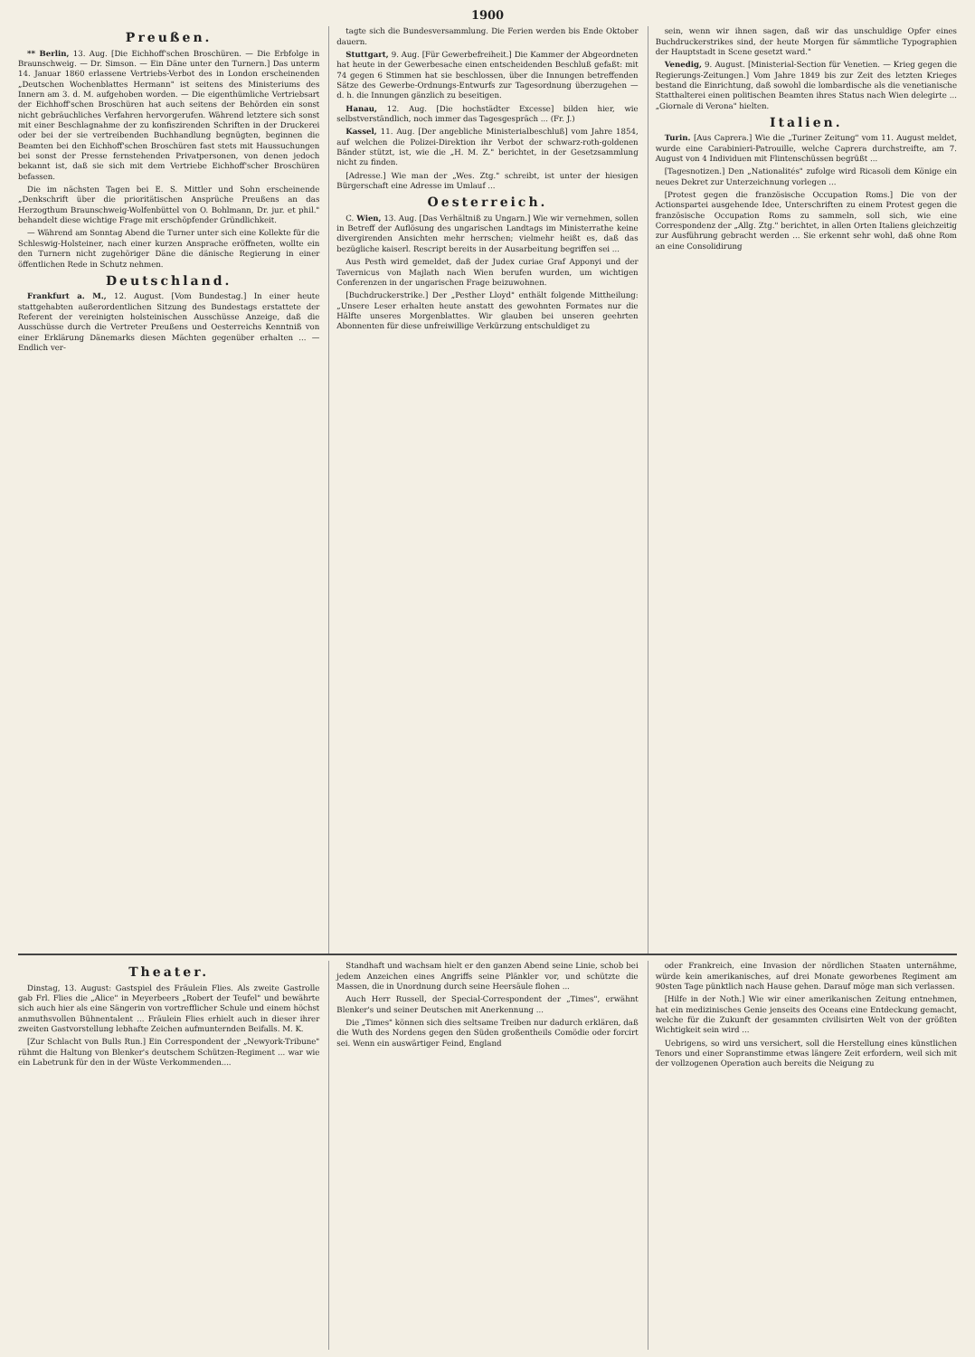1900
Preußen.
** Berlin, 13. Aug. [Die Eichhoff'schen Broschüren. — Die Erbfolge in Braunschweig. — Dr. Simson. — Ein Däne unter den Turnern.] Das unterm 14. Januar 1860 erlassene Vertriebs-Verbot des in London erscheinenden „Deutschen Wochenblattes Hermann" ist seitens des Ministeriums des Innern am 3. d. M. aufgehoben worden. — Die eigenthümliche Vertriebsart der Eichhoff'schen Broschüren hat auch seitens der Behörden ein sonst nicht gebräuchliches Verfahren hervorgerufen. Während letztere sich sonst mit einer Beschlagnahme der zu konfiszirenden Schriften in der Druckerei oder bei der sie vertreibenden Buchhandlung begnügten, beginnen die Beamten bei den Eichhoff'schen Broschüren fast stets mit Haussuchungen bei sonst der Presse fernstehenden Privatpersonen, von denen jedoch bekannt ist, daß sie sich mit dem Vertriebe Eichhoff'scher Broschüren befassen.
Die im nächsten Tagen bei E. S. Mittler und Sohn erscheinende „Denkschrift über die prioritätischen Ansprüche Preußens an das Herzogthum Braunschweig-Wolfenbüttel von O. Bohlmann, Dr. jur. et phil." behandelt diese wichtige Frage mit erschöpfender Gründlichkeit.
— Während am Sonntag Abend die Turner unter sich eine Kollekte für die Schleswig-Holsteiner, nach einer kurzen Ansprache eröffneten, wollte ein den Turnern nicht zugehöriger Däne die dänische Regierung in einer öffentlichen Rede in Schutz nehmen.
Deutschland.
Frankfurt a. M., 12. August. [Vom Bundestag.] In einer heute stattgehabten außerordentlichen Sitzung des Bundestags erstattete der Referent der vereinigten holsteinischen Ausschüsse Anzeige, daß die Ausschüsse durch die Vertreter Preußens und Oesterreichs Kenntniß von einer Erklärung Dänemarks diesen Mächten gegenüber erhalten ... — Endlich ver-
tagte sich die Bundesversammlung. Die Ferien werden bis Ende Oktober dauern.
Stuttgart, 9. Aug. [Für Gewerbefreiheit.] Die Kammer der Abgeordneten hat heute in der Gewerbesache einen entscheidenden Beschluß gefaßt: mit 74 gegen 6 Stimmen hat sie beschlossen, über die Innungen betreffenden Sätze des Gewerbe-Ordnungs-Entwurfs zur Tagesordnung überzugehen — d. h. die Innungen gänzlich zu beseitigen.
Hanau, 12. Aug. [Die hochstädter Excesse] bilden hier, wie selbstverständlich, noch immer das Tagesgespräch ... (Fr. J.)
Kassel, 11. Aug. [Der angebliche Ministerialbeschluß] vom Jahre 1854, auf welchen die Polizei-Direktion ihr Verbot der schwarz-roth-goldenen Bänder stützt, ist, wie die „H. M. Z." berichtet, in der Gesetzsammlung nicht zu finden.
[Adresse.] Wie man der „Wes. Ztg." schreibt, ist unter der hiesigen Bürgerschaft eine Adresse im Umlauf ...
Oesterreich.
C. Wien, 13. Aug. [Das Verhältniß zu Ungarn.] Wie wir vernehmen, sollen in Betreff der Auflösung des ungarischen Landtags im Ministerrathe keine divergirenden Ansichten mehr herrschen; vielmehr heißt es, daß das bezügliche kaiserl. Rescript bereits in der Ausarbeitung begriffen sei ...
Aus Pesth wird gemeldet, daß der Judex curiae Graf Apponyi und der Tavernicus von Majlath nach Wien berufen wurden, um wichtigen Conferenzen in der ungarischen Frage beizuwohnen.
[Buchdruckerstrike.] Der „Pesther Lloyd" enthält folgende Mittheilung: „Unsere Leser erhalten heute anstatt des gewohnten Formates nur die Hälfte unseres Morgenblattes. Wir glauben bei unseren geehrten Abonnenten für diese unfreiwillige Verkürzung entschuldiget zu
sein, wenn wir ihnen sagen, daß wir das unschuldige Opfer eines Buchdruckerstrikes sind, der heute Morgen für sämmtliche Typographien der Hauptstadt in Scene gesetzt ward."
Venedig, 9. August. [Ministerial-Section für Venetien. — Krieg gegen die Regierungs-Zeitungen.] Vom Jahre 1849 bis zur Zeit des letzten Krieges bestand die Einrichtung, daß sowohl die lombardische als die venetianische Statthalterei einen politischen Beamten ihres Status nach Wien delegirte ... „Giornale di Verona" hielten.
Italien.
Turin. [Aus Caprera.] Wie die „Turiner Zeitung" vom 11. August meldet, wurde eine Carabinieri-Patrouille, welche Caprera durchstreifte, am 7. August von 4 Individuen mit Flintenschüssen begrüßt ...
[Tagesnotizen.] Den „Nationalités" zufolge wird Ricasoli dem Könige ein neues Dekret zur Unterzeichnung vorlegen ...
[Protest gegen die französische Occupation Roms.] Die von der Actionspartei ausgehende Idee, Unterschriften zu einem Protest gegen die französische Occupation Roms zu sammeln, soll sich, wie eine Correspondenz der „Allg. Ztg." berichtet, in allen Orten Italiens gleichzeitig zur Ausführung gebracht werden ... Sie erkennt sehr wohl, daß ohne Rom an eine Consolidirung
Theater.
Dinstag, 13. August: Gastspiel des Fräulein Flies. Als zweite Gastrolle gab Frl. Flies die „Alice" in Meyerbeers „Robert der Teufel" und bewährte sich auch hier als eine Sängerin von vortrefflicher Schule und einem höchst anmuthsvollen Bühnentalent ... Fräulein Flies erhielt auch in dieser ihrer zweiten Gastvorstellung lebhafte Zeichen aufmunternden Beifalls. M. K.
[Zur Schlacht von Bulls Run.] Ein Correspondent der „Newyork-Tribune" rühmt die Haltung von Blenker's deutschem Schützen-Regiment ... war wie ein Labetrunk für den in der Wüste Verkommenden....
Standhaft und wachsam hielt er den ganzen Abend seine Linie, schob bei jedem Anzeichen eines Angriffs seine Plänkler vor, und schützte die Massen, die in Unordnung durch seine Heersäule flohen ...
Auch Herr Russell, der Special-Correspondent der „Times", erwähnt Blenker's und seiner Deutschen mit Anerkennung ...
Die „Times" können sich dies seltsame Treiben nur dadurch erklären, daß die Wuth des Nordens gegen den Süden großentheils Comödie oder forcirt sei. Wenn ein auswärtiger Feind, England
oder Frankreich, eine Invasion der nördlichen Staaten unternähme, würde kein amerikanisches, auf drei Monate geworbenes Regiment am 90sten Tage pünktlich nach Hause gehen. Darauf möge man sich verlassen.
[Hilfe in der Noth.] Wie wir einer amerikanischen Zeitung entnehmen, hat ein medizinisches Genie jenseits des Oceans eine Entdeckung gemacht, welche für die Zukunft der gesammten civilisirten Welt von der größten Wichtigkeit sein wird ...
Uebrigens, so wird uns versichert, soll die Herstellung eines künstlichen Tenors und einer Sopranstimme etwas längere Zeit erfordern, weil sich mit der vollzogenen Operation auch bereits die Neigung zu